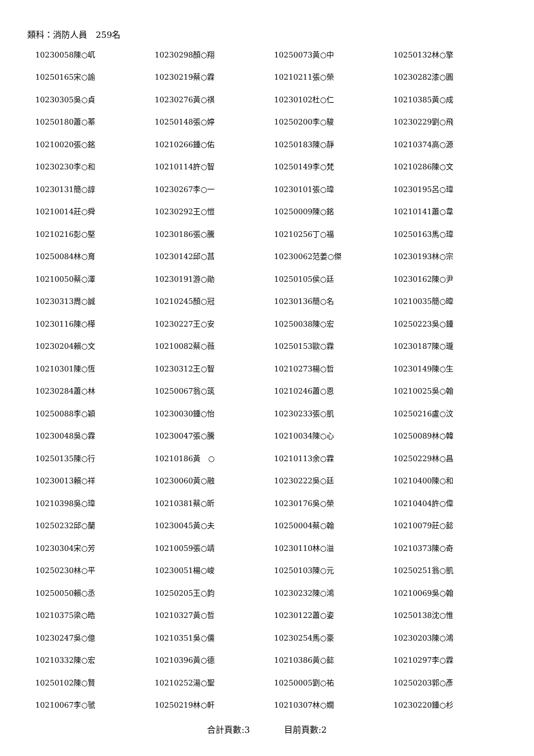類科：消防人員　259名
| 10230058陳○屼 | 10230298顏○翔 | 10250073黃○中 | 10250132林○擎 |
| 10250165宋○諭 | 10230219蔡○霖 | 10210211張○榮 | 10230282漆○圓 |
| 10230305吳○貞 | 10230276黃○祺 | 10230102杜○仁 | 10210385黃○成 |
| 10250180蕭○蓁 | 10250148張○婷 | 10250200李○駿 | 10230229劉○飛 |
| 10210020張○銘 | 10210266鍾○佑 | 10250183陳○靜 | 10210374高○源 |
| 10230230李○和 | 10210114許○智 | 10250149李○梵 | 10210286陳○文 |
| 10230131簡○諄 | 10230267李○一 | 10230101張○瑋 | 10230195呂○瑋 |
| 10210014莊○舜 | 10230292王○愷 | 10250009陳○銘 | 10210141蕭○韋 |
| 10210216彭○堅 | 10230186張○騰 | 10210256丁○福 | 10250163馬○瑋 |
| 10250084林○育 | 10230142邱○菖 | 10230062范姜○傑 | 10230193林○宗 |
| 10210050蔡○澤 | 10230191游○勛 | 10250105侯○廷 | 10230162陳○尹 |
| 10230313周○誠 | 10210245顏○冠 | 10230136簡○名 | 10210035簡○暐 |
| 10230116陳○樺 | 10230227王○安 | 10250038陳○宏 | 10250223吳○鍾 |
| 10230204賴○文 | 10210082蔡○薇 | 10250153歐○霖 | 10230187陳○瓏 |
| 10210301陳○恆 | 10230312王○智 | 10210273楊○哲 | 10230149陳○生 |
| 10230284蕭○林 | 10250067翁○筑 | 10210246蕭○恩 | 10210025吳○翰 |
| 10250088李○穎 | 10230030鍾○怡 | 10230233張○凱 | 10250216盧○汶 |
| 10230048吳○霖 | 10230047張○騰 | 10210034陳○心 | 10250089林○韓 |
| 10250135陳○行 | 10210186黃 ○ | 10210113余○霖 | 10250229林○昌 |
| 10230013賴○祥 | 10230060黃○融 | 10230222吳○廷 | 10210400陳○和 |
| 10210398吳○瑋 | 10210381蔡○昕 | 10230176吳○榮 | 10210404許○偉 |
| 10250232邱○蘭 | 10230045黃○夫 | 10250004蔡○翰 | 10210079莊○懿 |
| 10230304宋○芳 | 10210059張○靖 | 10230110林○溢 | 10210373陳○奇 |
| 10250230林○平 | 10230051楊○峻 | 10250103陳○元 | 10250251翁○凱 |
| 10250050賴○丞 | 10250205王○鈞 | 10230232陳○鴻 | 10210069吳○翰 |
| 10210375梁○晧 | 10210327黃○哲 | 10230122蕭○姿 | 10250138沈○惟 |
| 10230247吳○億 | 10210351吳○儒 | 10230254馬○豪 | 10230203陳○鴻 |
| 10210332陳○宏 | 10210396黃○德 | 10210386黃○懿 | 10210297李○霖 |
| 10250102陳○賢 | 10210252湯○聖 | 10250005劉○祐 | 10250203郭○彥 |
| 10210067李○虢 | 10250219林○軒 | 10210307林○嫺 | 10230220鍾○杉 |
合計頁數:3　　　　目前頁數:2